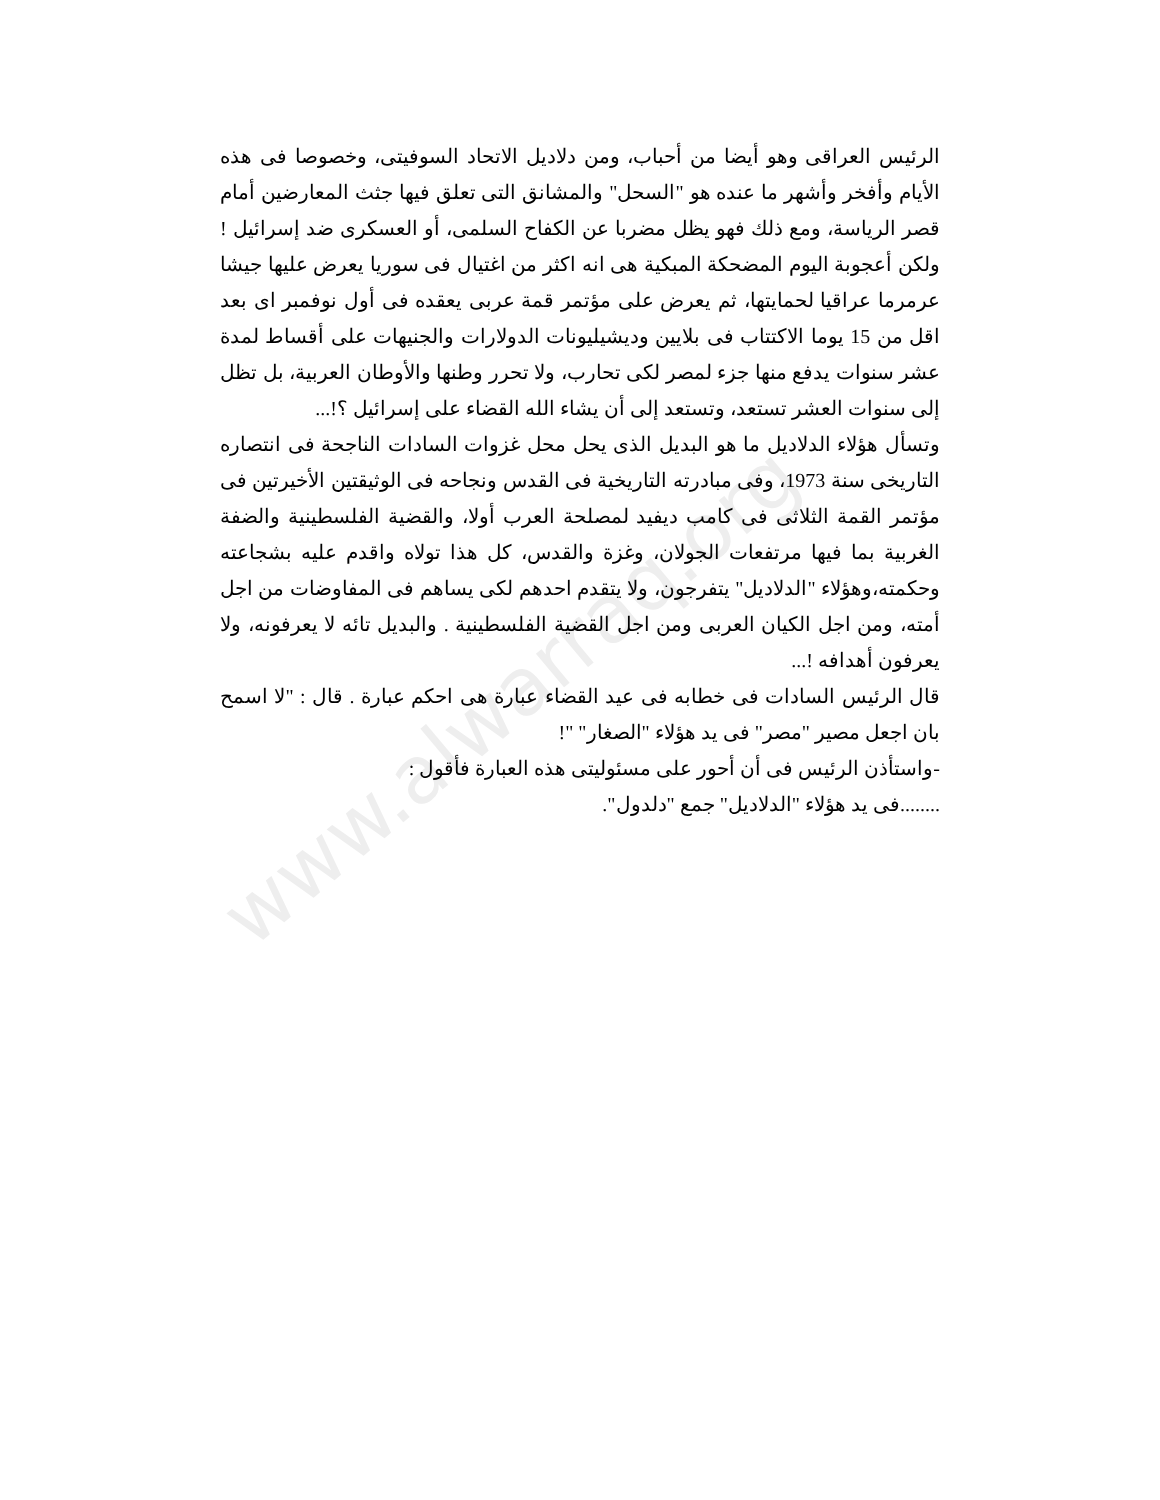www.alwarraq.org
الرئيس العراقى وهو أيضا من أحباب، ومن دلاديل الاتحاد السوفيتى، وخصوصا فى هذه الأيام وأفخر وأشهر ما عنده هو "السحل" والمشانق التى تعلق فيها جثث المعارضين أمام قصر الرياسة، ومع ذلك فهو يظل مضربا عن الكفاح السلمى، أو العسكرى ضد إسرائيل ! ولكن أعجوبة اليوم المضحكة المبكية هى انه اكثر من اغتيال فى سوريا يعرض عليها جيشا عرمرما عراقيا لحمايتها، ثم يعرض على مؤتمر قمة عربى يعقده فى أول نوفمبر اى بعد اقل من 15 يوما الاكتتاب فى بلايين وديشيليونات الدولارات والجنيهات على أقساط لمدة عشر سنوات يدفع منها جزء لمصر لكى تحارب، ولا تحرر وطنها والأوطان العربية، بل تظل إلى سنوات العشر تستعد، وتستعد إلى أن يشاء الله القضاء على إسرائيل ؟!...
وتسأل هؤلاء الدلاديل ما هو البديل الذى يحل محل غزوات السادات الناجحة فى انتصاره التاريخى سنة 1973، وفى مبادرته التاريخية فى القدس ونجاحه فى الوثيقتين الأخيرتين فى مؤتمر القمة الثلاثى فى كامب ديفيد لمصلحة العرب أولا، والقضية الفلسطينية والضفة الغربية بما فيها مرتفعات الجولان، وغزة والقدس، كل هذا تولاه واقدم عليه بشجاعته وحكمته،وهؤلاء "الدلاديل" يتفرجون، ولا يتقدم احدهم لكى يساهم فى المفاوضات من اجل أمته، ومن اجل الكيان العربى ومن اجل القضية الفلسطينية . والبديل تائه لا يعرفونه، ولا يعرفون أهدافه !...
قال الرئيس السادات فى خطابه فى عيد القضاء عبارة هى احكم عبارة . قال : "لا اسمح بان اجعل مصير "مصر" فى يد هؤلاء "الصغار" "!
-واستأذن الرئيس فى أن أحور على مسئوليتى هذه العبارة فأقول :
........فى يد هؤلاء "الدلاديل" جمع "دلدول".